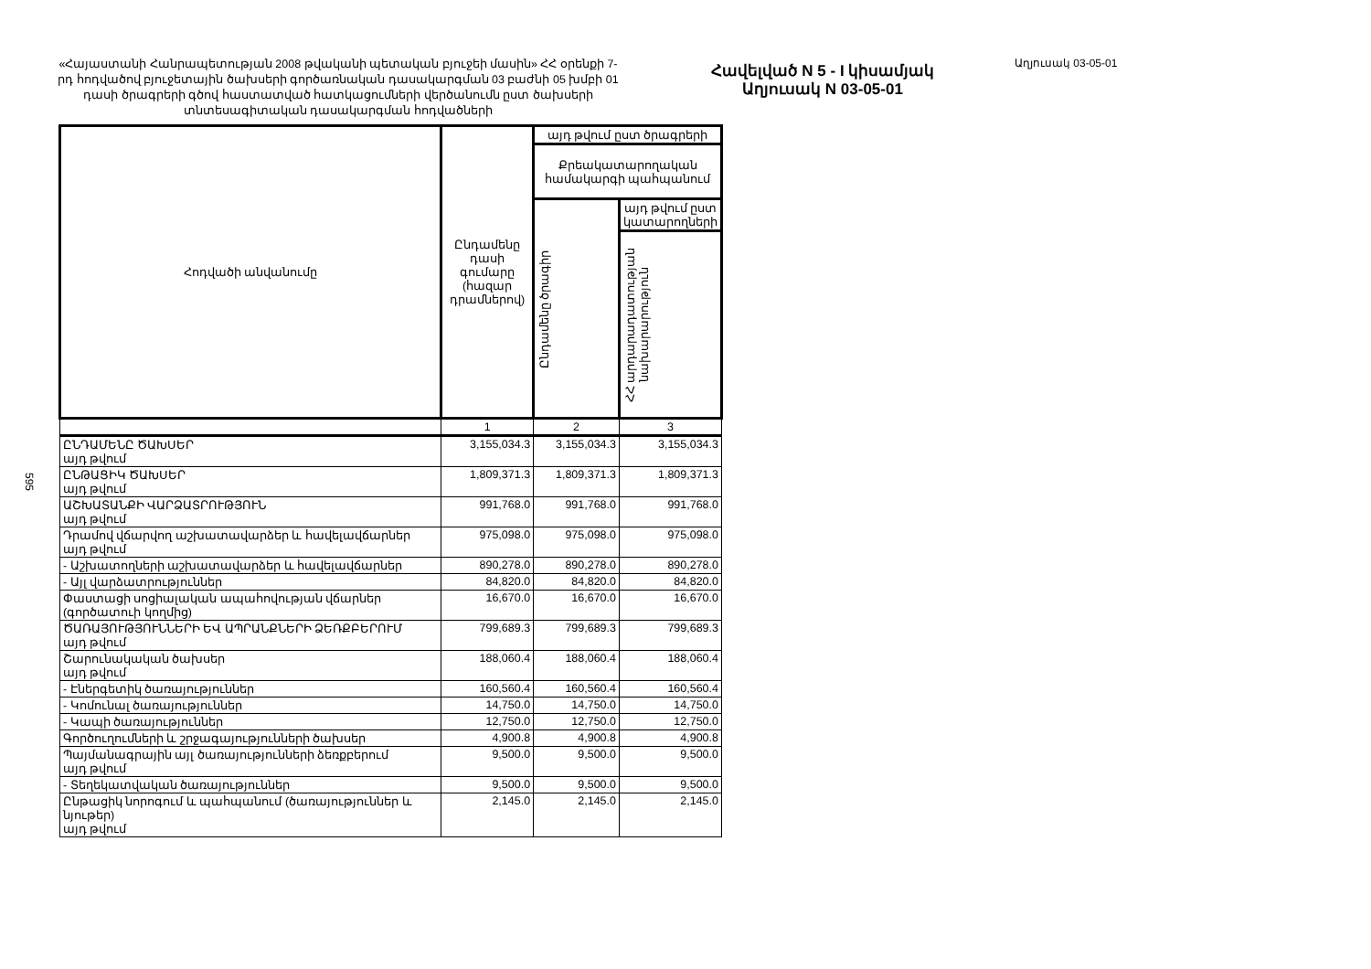595
«Հայաստանի Հանրապետության 2008 թվականի պետական բյուջեի մասին» ՀՀ օրենքի 7-րդ հոդվածով բյուջետային ծախսերի գործառնական դասակարգման 03 բաժնի 05 խմբի 01 դասի ծրագրերի գծով հաստատված հատկացումների վերծանումն ըստ ծախսերի տնտեսագիտական դասակարգման հոդվածների
Հավելված N 5 - I կիսամյակ
Աղյուսակ N 03-05-01
Աղյուսակ 03-05-01
| Հոդվածի անվանումը | Ընդամենը դասի գումարը (հազար դրամներով) | այդ թվում ըստ ծրագրերի | |
| --- | --- | --- | --- |
| | | Քրեակատարողական համակարգի պահպանում | |
| | | Ընդամենը ծրագիր | այդ թվում ըստ կատարողների |
| | | | ՀՀ արդարադատության նախարարություն |
| | 1 | 2 | 3 |
| ԸՆԴԱՄԵՆԸ ԾԱԽՍԵՐ այդ թվում | 3,155,034.3 | 3,155,034.3 | 3,155,034.3 |
| ԸՆԹԱՑԻԿ ԾԱԽՍԵՐ այդ թվում | 1,809,371.3 | 1,809,371.3 | 1,809,371.3 |
| ԱՇԽԱՏԱՆՔԻ ՎԱՐՁԱՏՐՈՒԹՅՈՒՆ այդ թվում | 991,768.0 | 991,768.0 | 991,768.0 |
| Դրամով վճարվող աշխատավարձեր և հավելավճարներ այդ թվում | 975,098.0 | 975,098.0 | 975,098.0 |
| - Աշխատողների աշխատավարձեր և հավելավճարներ | 890,278.0 | 890,278.0 | 890,278.0 |
| - Այլ վարձատրություններ | 84,820.0 | 84,820.0 | 84,820.0 |
| Փաստացի սոցիալական ապահովության վճարներ (գործատուի կողմից) | 16,670.0 | 16,670.0 | 16,670.0 |
| ԾԱՌԱՅՈՒԹՅՈՒՆՆԵՐԻ ԵՎ ԱՊՐԱՆՔՆԵՐԻ ՁԵՌՔԲԵՐՈՒՄ այդ թվում | 799,689.3 | 799,689.3 | 799,689.3 |
| Շարունակական ծախսեր այդ թվում | 188,060.4 | 188,060.4 | 188,060.4 |
| - Էներգետիկ ծառայություններ | 160,560.4 | 160,560.4 | 160,560.4 |
| - Կոմունալ ծառայություններ | 14,750.0 | 14,750.0 | 14,750.0 |
| - Կապի ծառայություններ | 12,750.0 | 12,750.0 | 12,750.0 |
| Գործուղումների և շրջագայությունների ծախսեր | 4,900.8 | 4,900.8 | 4,900.8 |
| Պայմանագրային այլ ծառայությունների ձեռքբերում այդ թվում | 9,500.0 | 9,500.0 | 9,500.0 |
| - Տեղեկատվական ծառայություններ | 9,500.0 | 9,500.0 | 9,500.0 |
| Ընթացիկ նորոգում և պահպանում (ծառայություններ և նյութեր) այդ թվում | 2,145.0 | 2,145.0 | 2,145.0 |